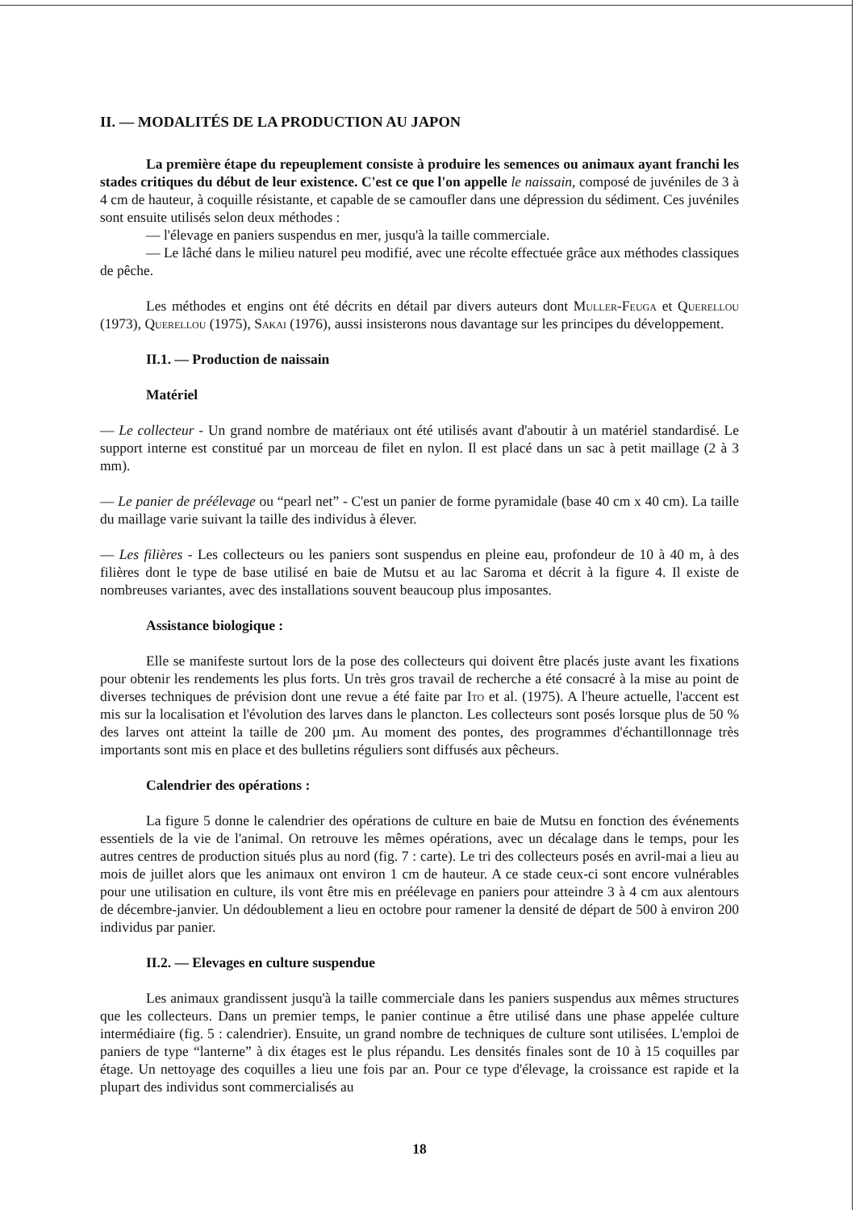II. — MODALITÉS DE LA PRODUCTION AU JAPON
La première étape du repeuplement consiste à produire les semences ou animaux ayant franchi les stades critiques du début de leur existence. C'est ce que l'on appelle le naissain, composé de juvéniles de 3 à 4 cm de hauteur, à coquille résistante, et capable de se camoufler dans une dépression du sédiment. Ces juvéniles sont ensuite utilisés selon deux méthodes :
— l'élevage en paniers suspendus en mer, jusqu'à la taille commerciale.
— Le lâché dans le milieu naturel peu modifié, avec une récolte effectuée grâce aux méthodes classiques de pêche.
Les méthodes et engins ont été décrits en détail par divers auteurs dont Muller-Feuga et Querellou (1973), Querellou (1975), Sakai (1976), aussi insisterons nous davantage sur les principes du développement.
II.1. — Production de naissain
Matériel
— Le collecteur - Un grand nombre de matériaux ont été utilisés avant d'aboutir à un matériel standardisé. Le support interne est constitué par un morceau de filet en nylon. Il est placé dans un sac à petit maillage (2 à 3 mm).
— Le panier de préélevage ou “pearl net” - C'est un panier de forme pyramidale (base 40 cm x 40 cm). La taille du maillage varie suivant la taille des individus à élever.
— Les filières - Les collecteurs ou les paniers sont suspendus en pleine eau, profondeur de 10 à 40 m, à des filières dont le type de base utilisé en baie de Mutsu et au lac Saroma et décrit à la figure 4. Il existe de nombreuses variantes, avec des installations souvent beaucoup plus imposantes.
Assistance biologique :
Elle se manifeste surtout lors de la pose des collecteurs qui doivent être placés juste avant les fixations pour obtenir les rendements les plus forts. Un très gros travail de recherche a été consacré à la mise au point de diverses techniques de prévision dont une revue a été faite par Ito et al. (1975). A l'heure actuelle, l'accent est mis sur la localisation et l'évolution des larves dans le plancton. Les collecteurs sont posés lorsque plus de 50 % des larves ont atteint la taille de 200 µm. Au moment des pontes, des programmes d'échantillonnage très importants sont mis en place et des bulletins réguliers sont diffusés aux pêcheurs.
Calendrier des opérations :
La figure 5 donne le calendrier des opérations de culture en baie de Mutsu en fonction des événements essentiels de la vie de l'animal. On retrouve les mêmes opérations, avec un décalage dans le temps, pour les autres centres de production situés plus au nord (fig. 7 : carte). Le tri des collecteurs posés en avril-mai a lieu au mois de juillet alors que les animaux ont environ 1 cm de hauteur. A ce stade ceux-ci sont encore vulnérables pour une utilisation en culture, ils vont être mis en préélevage en paniers pour atteindre 3 à 4 cm aux alentours de décembre-janvier. Un dédoublement a lieu en octobre pour ramener la densité de départ de 500 à environ 200 individus par panier.
II.2. — Elevages en culture suspendue
Les animaux grandissent jusqu'à la taille commerciale dans les paniers suspendus aux mêmes structures que les collecteurs. Dans un premier temps, le panier continue a être utilisé dans une phase appelée culture intermédiaire (fig. 5 : calendrier). Ensuite, un grand nombre de techniques de culture sont utilisées. L'emploi de paniers de type “lanterne” à dix étages est le plus répandu. Les densités finales sont de 10 à 15 coquilles par étage. Un nettoyage des coquilles a lieu une fois par an. Pour ce type d'élevage, la croissance est rapide et la plupart des individus sont commercialisés au
18